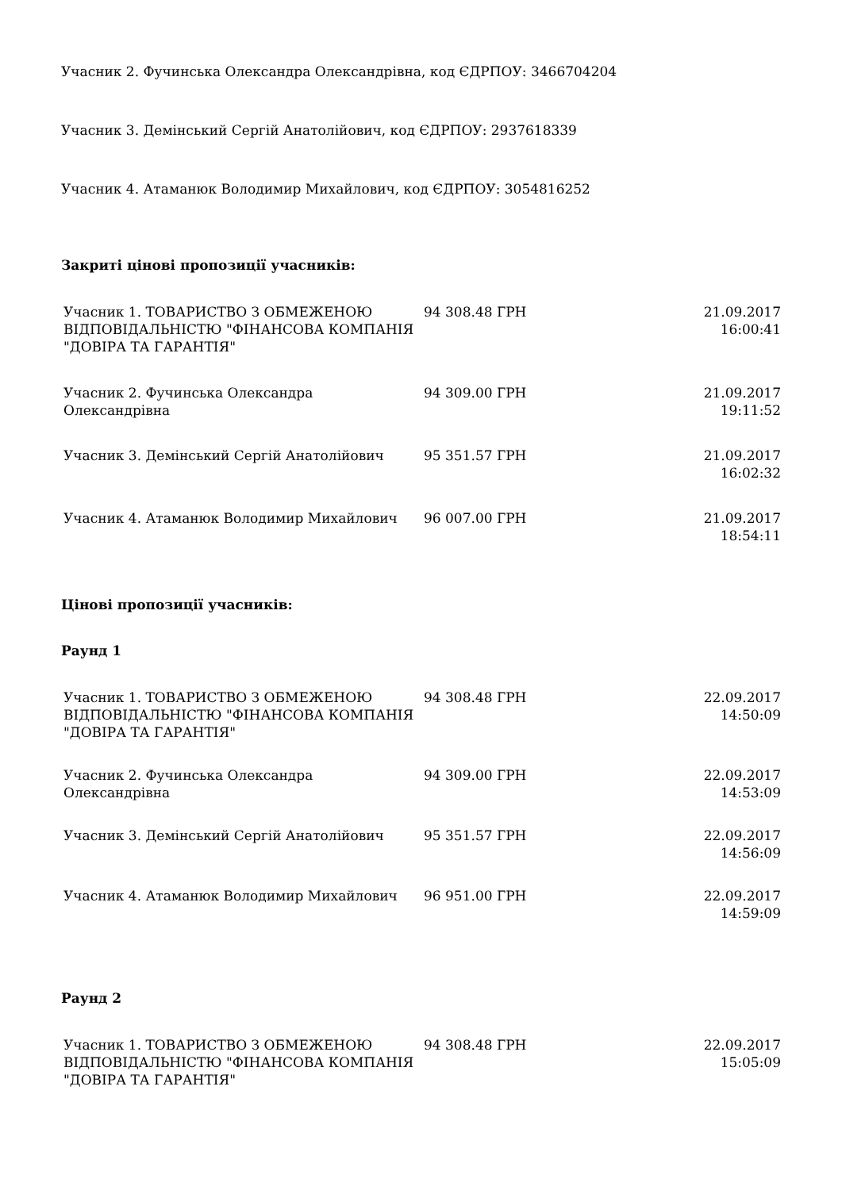Учасник 2. Фучинська Олександра Олександрівна, код ЄДРПОУ: 3466704204
Учасник 3. Демінський Сергій Анатолійович, код ЄДРПОУ: 2937618339
Учасник 4. Атаманюк Володимир Михайлович, код ЄДРПОУ: 3054816252
Закриті цінові пропозиції учасників:
| Учасник 1. ТОВАРИСТВО З ОБМЕЖЕНОЮ ВІДПОВІДАЛЬНІСТЮ "ФІНАНСОВА КОМПАНІЯ "ДОВІРА ТА ГАРАНТІЯ" | 94 308.48 ГРН | 21.09.2017 16:00:41 |
| Учасник 2. Фучинська Олександра Олександрівна | 94 309.00 ГРН | 21.09.2017 19:11:52 |
| Учасник 3. Демінський Сергій Анатолійович | 95 351.57 ГРН | 21.09.2017 16:02:32 |
| Учасник 4. Атаманюк Володимир Михайлович | 96 007.00 ГРН | 21.09.2017 18:54:11 |
Цінові пропозиції учасників:
Раунд 1
| Учасник 1. ТОВАРИСТВО З ОБМЕЖЕНОЮ ВІДПОВІДАЛЬНІСТЮ "ФІНАНСОВА КОМПАНІЯ "ДОВІРА ТА ГАРАНТІЯ" | 94 308.48 ГРН | 22.09.2017 14:50:09 |
| Учасник 2. Фучинська Олександра Олександрівна | 94 309.00 ГРН | 22.09.2017 14:53:09 |
| Учасник 3. Демінський Сергій Анатолійович | 95 351.57 ГРН | 22.09.2017 14:56:09 |
| Учасник 4. Атаманюк Володимир Михайлович | 96 951.00 ГРН | 22.09.2017 14:59:09 |
Раунд 2
| Учасник 1. ТОВАРИСТВО З ОБМЕЖЕНОЮ ВІДПОВІДАЛЬНІСТЮ "ФІНАНСОВА КОМПАНІЯ "ДОВІРА ТА ГАРАНТІЯ" | 94 308.48 ГРН | 22.09.2017 15:05:09 |